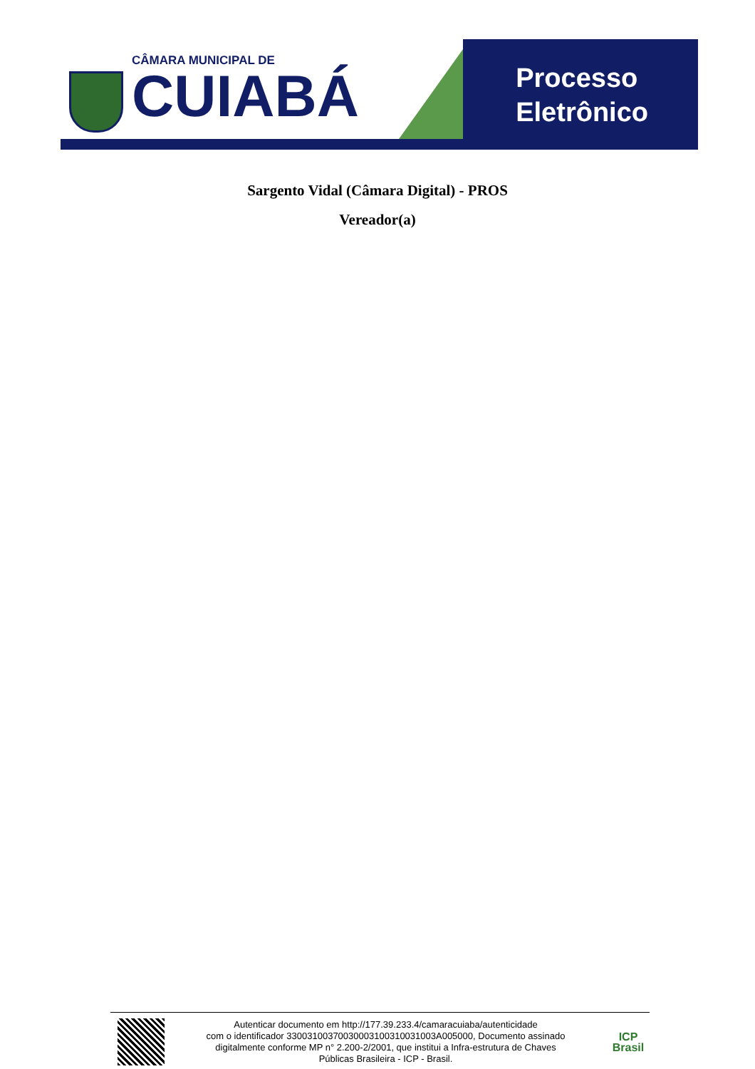CÂMARA MUNICIPAL DE
CUIABÁ
Processo
Eletrônico
Sargento Vidal (Câmara Digital) - PROS
Vereador(a)
Autenticar documento em http://177.39.233.4/camaracuiaba/autenticidade
com o identificador 33003100370030003100310031003A005000, Documento assinado
digitalmente conforme MP n° 2.200-2/2001, que institui a Infra-estrutura de Chaves
Públicas Brasileira - ICP - Brasil.
ICP
Brasil